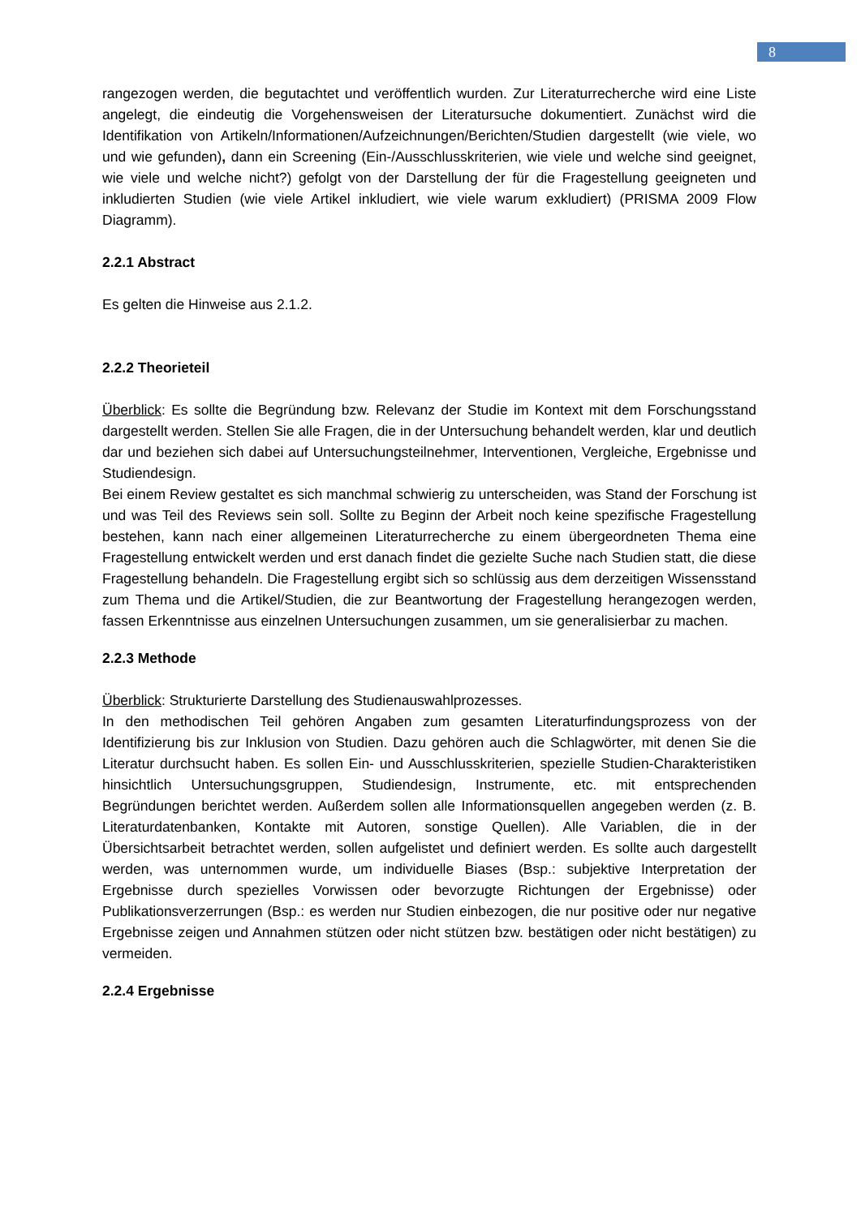8
rangezogen werden, die begutachtet und veröffentlich wurden. Zur Literaturrecherche wird eine Liste angelegt, die eindeutig die Vorgehensweisen der Literatursuche dokumentiert. Zunächst wird die Identifikation von Artikeln/Informationen/Aufzeichnungen/Berichten/Studien dargestellt (wie viele, wo und wie gefunden), dann ein Screening (Ein-/Ausschlusskriterien, wie viele und welche sind geeignet, wie viele und welche nicht?) gefolgt von der Darstellung der für die Fragestellung geeigneten und inkludierten Studien (wie viele Artikel inkludiert, wie viele warum exkludiert) (PRISMA 2009 Flow Diagramm).
2.2.1 Abstract
Es gelten die Hinweise aus 2.1.2.
2.2.2 Theorieteil
Überblick: Es sollte die Begründung bzw. Relevanz der Studie im Kontext mit dem Forschungsstand dargestellt werden. Stellen Sie alle Fragen, die in der Untersuchung behandelt werden, klar und deutlich dar und beziehen sich dabei auf Untersuchungsteilnehmer, Interventionen, Vergleiche, Ergebnisse und Studiendesign.
Bei einem Review gestaltet es sich manchmal schwierig zu unterscheiden, was Stand der Forschung ist und was Teil des Reviews sein soll. Sollte zu Beginn der Arbeit noch keine spezifische Fragestellung bestehen, kann nach einer allgemeinen Literaturrecherche zu einem übergeordneten Thema eine Fragestellung entwickelt werden und erst danach findet die gezielte Suche nach Studien statt, die diese Fragestellung behandeln. Die Fragestellung ergibt sich so schlüssig aus dem derzeitigen Wissensstand zum Thema und die Artikel/Studien, die zur Beantwortung der Fragestellung herangezogen werden, fassen Erkenntnisse aus einzelnen Untersuchungen zusammen, um sie generalisierbar zu machen.
2.2.3 Methode
Überblick: Strukturierte Darstellung des Studienauswahlprozesses.
In den methodischen Teil gehören Angaben zum gesamten Literaturfindungsprozess von der Identifizierung bis zur Inklusion von Studien. Dazu gehören auch die Schlagwörter, mit denen Sie die Literatur durchsucht haben. Es sollen Ein- und Ausschlusskriterien, spezielle Studien-Charakteristiken hinsichtlich Untersuchungsgruppen, Studiendesign, Instrumente, etc. mit entsprechenden Begründungen berichtet werden. Außerdem sollen alle Informationsquellen angegeben werden (z. B. Literaturdatenbanken, Kontakte mit Autoren, sonstige Quellen). Alle Variablen, die in der Übersichtsarbeit betrachtet werden, sollen aufgelistet und definiert werden. Es sollte auch dargestellt werden, was unternommen wurde, um individuelle Biases (Bsp.: subjektive Interpretation der Ergebnisse durch spezielles Vorwissen oder bevorzugte Richtungen der Ergebnisse) oder Publikationsverzerrungen (Bsp.: es werden nur Studien einbezogen, die nur positive oder nur negative Ergebnisse zeigen und Annahmen stützen oder nicht stützen bzw. bestätigen oder nicht bestätigen) zu vermeiden.
2.2.4 Ergebnisse